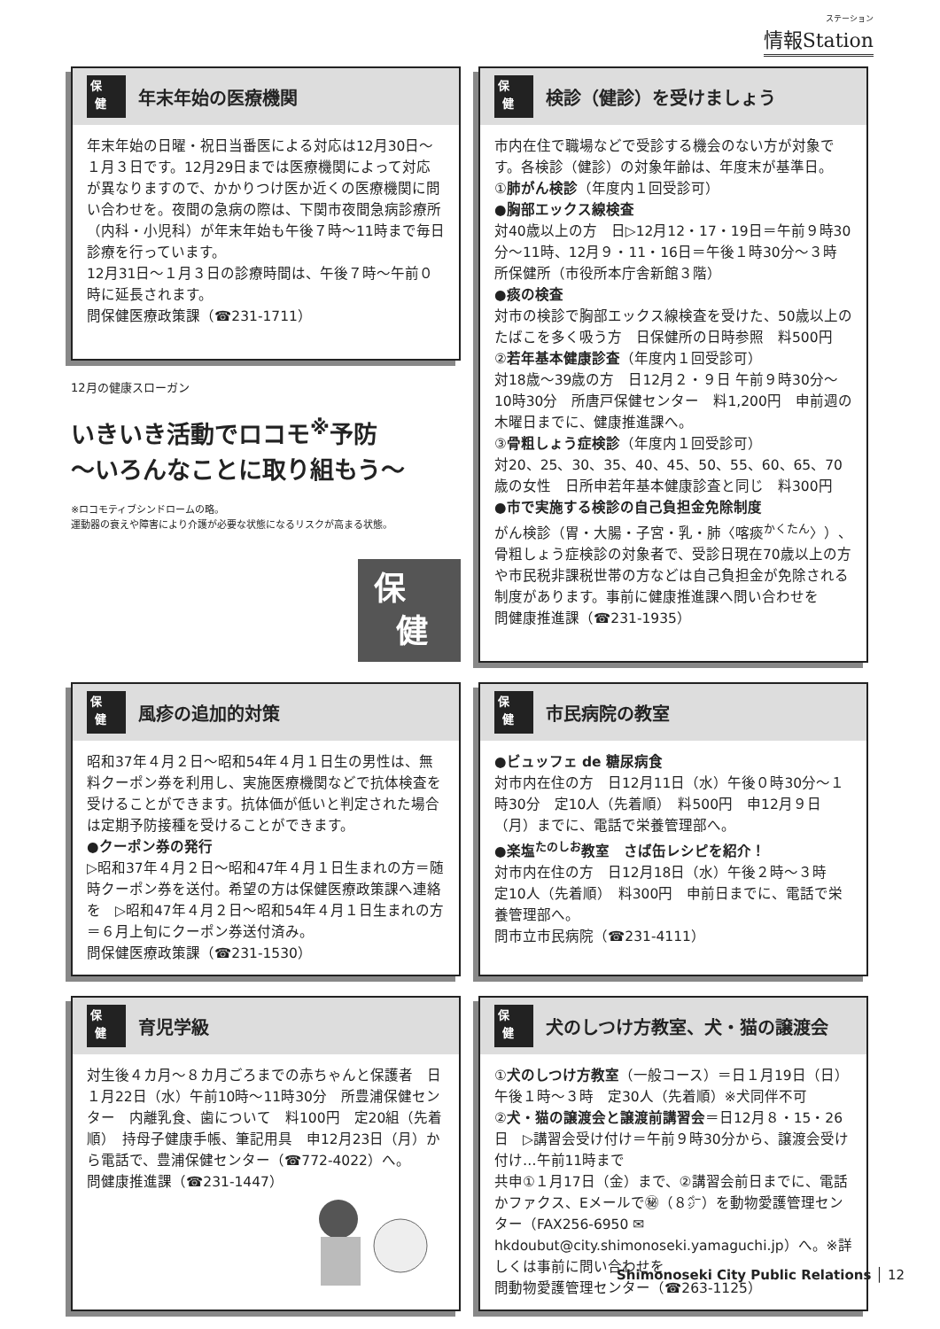ステーション
情報Station
保
健
年末年始の医療機関
年末年始の日曜・祝日当番医による対応は12月30日～１月３日です。12月29日までは医療機関によって対応が異なりますので、かかりつけ医か近くの医療機関に問い合わせを。夜間の急病の際は、下関市夜間急病診療所（内科・小児科）が年末年始も午後７時～11時まで毎日診療を行っています。
12月31日～１月３日の診療時間は、午後７時～午前０時に延長されます。
問保健医療政策課（☎231-1711）
12月の健康スローガン
いきいき活動でロコモ<sup>※</sup>予防
～いろんなことに取り組もう～
※ロコモティブシンドロームの略。
運動器の衰えや障害により介護が必要な状態になるリスクが高まる状態。
保
健
保
健
検診（健診）を受けましょう
市内在住で職場などで受診する機会のない方が対象です。各検診（健診）の対象年齢は、年度末が基準日。
①肺がん検診（年度内１回受診可）
●胸部エックス線検査
対40歳以上の方　日▷12月12・17・19日＝午前９時30分～11時、12月９・11・16日＝午後１時30分～３時　所保健所（市役所本庁舎新館３階）
●痰の検査
対市の検診で胸部エックス線検査を受けた、50歳以上のたばこを多く吸う方　日保健所の日時参照　料500円
②若年基本健康診査（年度内１回受診可）
対18歳～39歳の方　日12月２・９日 午前９時30分～10時30分　所唐戸保健センター　料1,200円　申前週の木曜日までに、健康推進課へ。
③骨粗しょう症検診（年度内１回受診可）
対20、25、30、35、40、45、50、55、60、65、70歳の女性　日所申若年基本健康診査と同じ　料300円
●市で実施する検診の自己負担金免除制度
がん検診（胃・大腸・子宮・乳・肺〈喀痰<sup>かくたん</sup>〉）、骨粗しょう症検診の対象者で、受診日現在70歳以上の方や市民税非課税世帯の方などは自己負担金が免除される制度があります。事前に健康推進課へ問い合わせを
問健康推進課（☎231-1935）
保
健
風疹の追加的対策
昭和37年４月２日～昭和54年４月１日生の男性は、無料クーポン券を利用し、実施医療機関などで抗体検査を受けることができます。抗体価が低いと判定された場合は定期予防接種を受けることができます。
●クーポン券の発行
▷昭和37年４月２日～昭和47年４月１日生まれの方＝随時クーポン券を送付。希望の方は保健医療政策課へ連絡を　▷昭和47年４月２日～昭和54年４月１日生まれの方＝６月上旬にクーポン券送付済み。
問保健医療政策課（☎231-1530）
保
健
市民病院の教室
●ビュッフェ de 糖尿病食
対市内在住の方　日12月11日（水）午後０時30分～１時30分　定10人（先着順）　料500円　申12月９日（月）までに、電話で栄養管理部へ。
●楽塩<sup>たのしお</sup>教室　さば缶レシピを紹介！
対市内在住の方　日12月18日（水）午後２時～３時　定10人（先着順）　料300円　申前日までに、電話で栄養管理部へ。
問市立市民病院（☎231-4111）
保
健
育児学級
対生後４カ月～８カ月ごろまでの赤ちゃんと保護者　日１月22日（水）午前10時～11時30分　所豊浦保健センター　内離乳食、歯について　料100円　定20組（先着順）　持母子健康手帳、筆記用具　申12月23日（月）から電話で、豊浦保健センター（☎772-4022）へ。
問健康推進課（☎231-1447）
保
健
犬のしつけ方教室、犬・猫の譲渡会
①犬のしつけ方教室（一般コース）＝日１月19日（日）午後１時～３時　定30人（先着順）※犬同伴不可
②犬・猫の譲渡会と譲渡前講習会＝日12月８・15・26日　▷講習会受け付け＝午前９時30分から、譲渡会受け付け…午前11時まで
共申①１月17日（金）まで、②講習会前日までに、電話かファクス、Eメールで㊙（８㌻）を動物愛護管理センター（FAX256-6950 ✉hkdoubut@city.shimonoseki.yamaguchi.jp）へ。※詳しくは事前に問い合わせを
問動物愛護管理センター（☎263-1125）
Shimonoseki City Public Relations │ 12